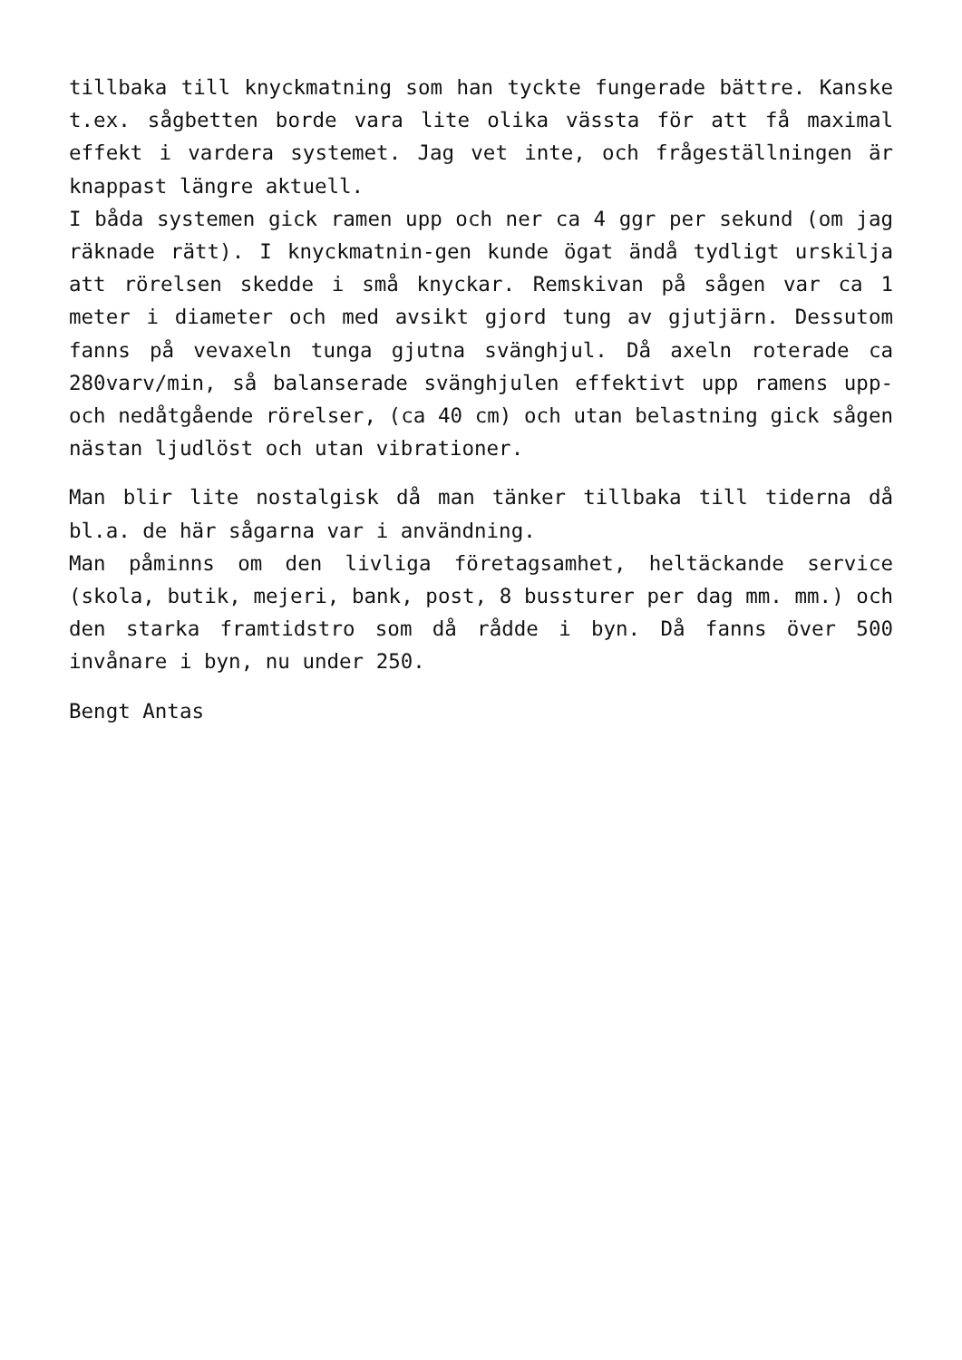tillbaka till knyckmatning som han tyckte fungerade bättre. Kanske t.ex. sågbetten borde vara lite olika vässta för att få maximal effekt i vardera systemet. Jag vet inte, och frågeställningen är knappast längre aktuell.
I båda systemen gick ramen upp och ner ca 4 ggr per sekund (om jag räknade rätt). I knyckmatnin-gen kunde ögat ändå tydligt urskilja att rörelsen skedde i små knyckar. Remskivan på sågen var ca 1 meter i diameter och med avsikt gjord tung av gjutjärn. Dessutom fanns på vevaxeln tunga gjutna svänghjul. Då axeln roterade ca 280varv/min, så balanserade svänghjulen effektivt upp ramens upp- och nedåtgående rörelser, (ca 40 cm) och utan belastning gick sågen nästan ljudlöst och utan vibrationer.
Man blir lite nostalgisk då man tänker tillbaka till tiderna då bl.a. de här sågarna var i användning.
Man påminns om den livliga företagsamhet, heltäckande service (skola, butik, mejeri, bank, post, 8 bussturer per dag mm. mm.) och den starka framtidstro som då rådde i byn. Då fanns över 500 invånare i byn, nu under 250.
Bengt Antas